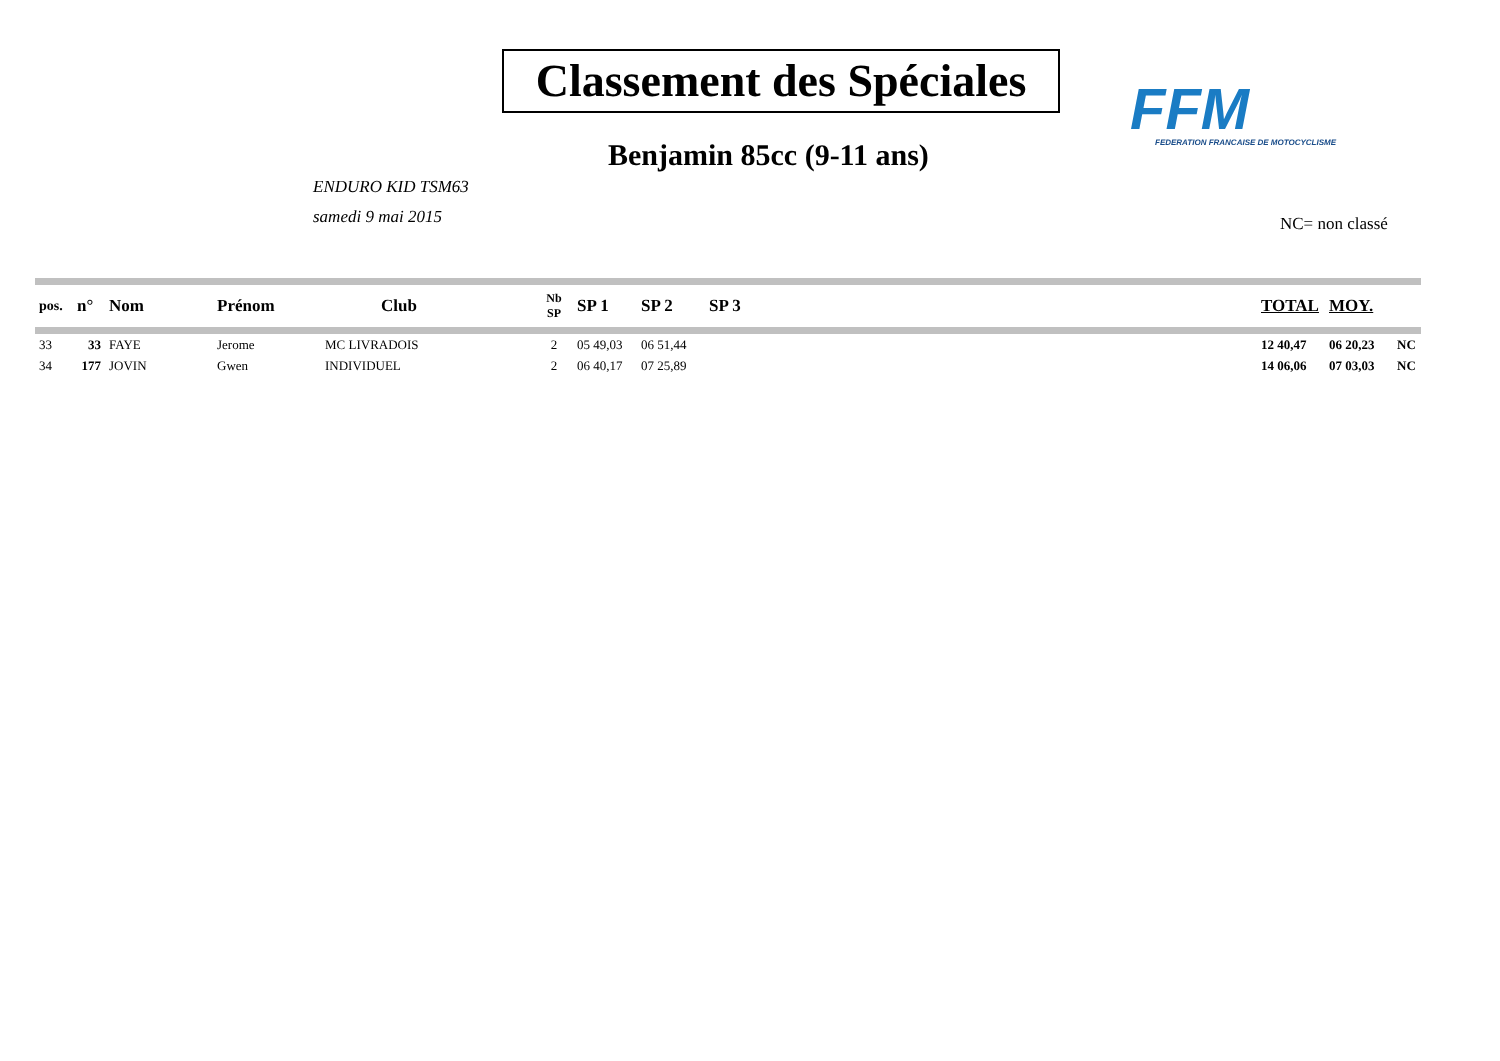Classement des Spéciales
Benjamin 85cc (9-11 ans)
FFM
FEDERATION FRANCAISE DE MOTOCYCLISME
ENDURO KID TSM63
samedi 9 mai 2015
NC= non classé
| pos. | n° | Nom | Prénom | Club | Nb SP | SP 1 | SP 2 | SP 3 | TOTAL | MOY. | |
| --- | --- | --- | --- | --- | --- | --- | --- | --- | --- | --- | --- |
| 33 | 33 | FAYE | Jerome | MC LIVRADOIS | 2 | 05 49,03 | 06 51,44 | | 12 40,47 | 06 20,23 | NC |
| 34 | 177 | JOVIN | Gwen | INDIVIDUEL | 2 | 06 40,17 | 07 25,89 | | 14 06,06 | 07 03,03 | NC |